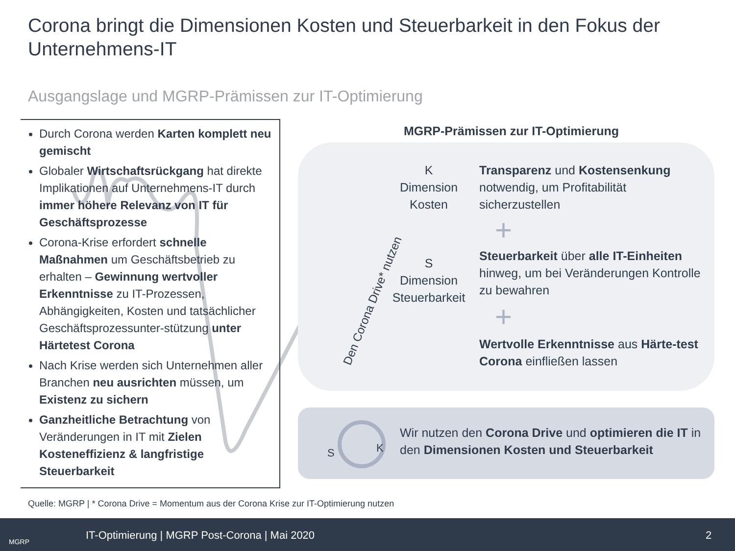Corona bringt die Dimensionen Kosten und Steuerbarkeit in den Fokus der Unternehmens-IT
Ausgangslage und MGRP-Prämissen zur IT-Optimierung
Durch Corona werden Karten komplett neu gemischt
Globaler Wirtschaftsrückgang hat direkte Implikationen auf Unternehmens-IT durch immer höhere Relevanz von IT für Geschäftsprozesse
Corona-Krise erfordert schnelle Maßnahmen um Geschäftsbetrieb zu erhalten – Gewinnung wertvoller Erkenntnisse zu IT-Prozessen, Abhängigkeiten, Kosten und tatsächlicher Geschäftsprozessunter-stützung unter Härtetest Corona
Nach Krise werden sich Unternehmen aller Branchen neu ausrichten müssen, um Existenz zu sichern
Ganzheitliche Betrachtung von Veränderungen in IT mit Zielen Kosteneffizienz & langfristige Steuerbarkeit
MGRP-Prämissen zur IT-Optimierung
Den Corona Drive* nutzen
K
Dimension Kosten
Transparenz und Kostensenkung notwendig, um Profitabilität sicherzustellen
+
S
Dimension Steuerbarkeit
Steuerbarkeit über alle IT-Einheiten hinweg, um bei Veränderungen Kontrolle zu bewahren
+
Wertvolle Erkenntnisse aus Härte-test Corona einfließen lassen
S
K
Wir nutzen den Corona Drive und optimieren die IT in den Dimensionen Kosten und Steuerbarkeit
Quelle: MGRP | * Corona Drive = Momentum aus der Corona Krise zur IT-Optimierung nutzen
MGRP
IT-Optimierung | MGRP Post-Corona | Mai 2020 2